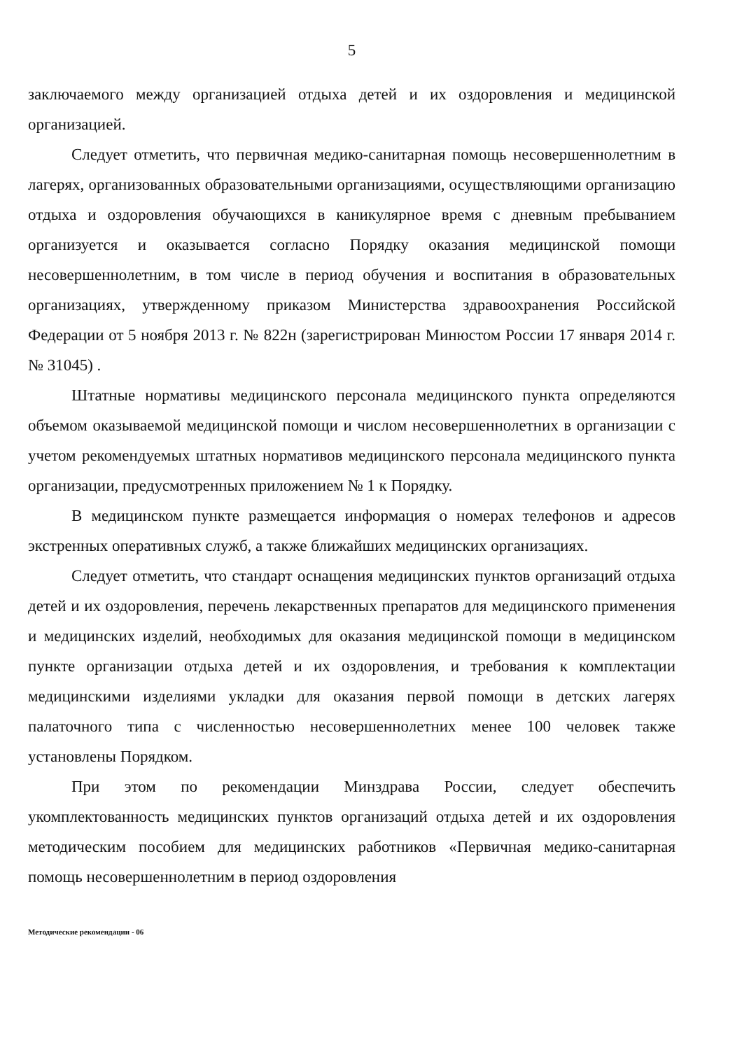5
заключаемого между организацией отдыха детей и их оздоровления и медицинской организацией.
Следует отметить, что первичная медико-санитарная помощь несовершеннолетним в лагерях, организованных образовательными организациями, осуществляющими организацию отдыха и оздоровления обучающихся в каникулярное время с дневным пребыванием организуется и оказывается согласно Порядку оказания медицинской помощи несовершеннолетним, в том числе в период обучения и воспитания в образовательных организациях, утвержденному приказом Министерства здравоохранения Российской Федерации от 5 ноября 2013 г. № 822н (зарегистрирован Минюстом России 17 января 2014 г. № 31045) .
Штатные нормативы медицинского персонала медицинского пункта определяются объемом оказываемой медицинской помощи и числом несовершеннолетних в организации с учетом рекомендуемых штатных нормативов медицинского персонала медицинского пункта организации, предусмотренных приложением № 1 к Порядку.
В медицинском пункте размещается информация о номерах телефонов и адресов экстренных оперативных служб, а также ближайших медицинских организациях.
Следует отметить, что стандарт оснащения медицинских пунктов организаций отдыха детей и их оздоровления, перечень лекарственных препаратов для медицинского применения и медицинских изделий, необходимых для оказания медицинской помощи в медицинском пункте организации отдыха детей и их оздоровления, и требования к комплектации медицинскими изделиями укладки для оказания первой помощи в детских лагерях палаточного типа с численностью несовершеннолетних менее 100 человек также установлены Порядком.
При этом по рекомендации Минздрава России, следует обеспечить укомплектованность медицинских пунктов организаций отдыха детей и их оздоровления методическим пособием для медицинских работников «Первичная медико-санитарная помощь несовершеннолетним в период оздоровления
Методические рекомендации - 06